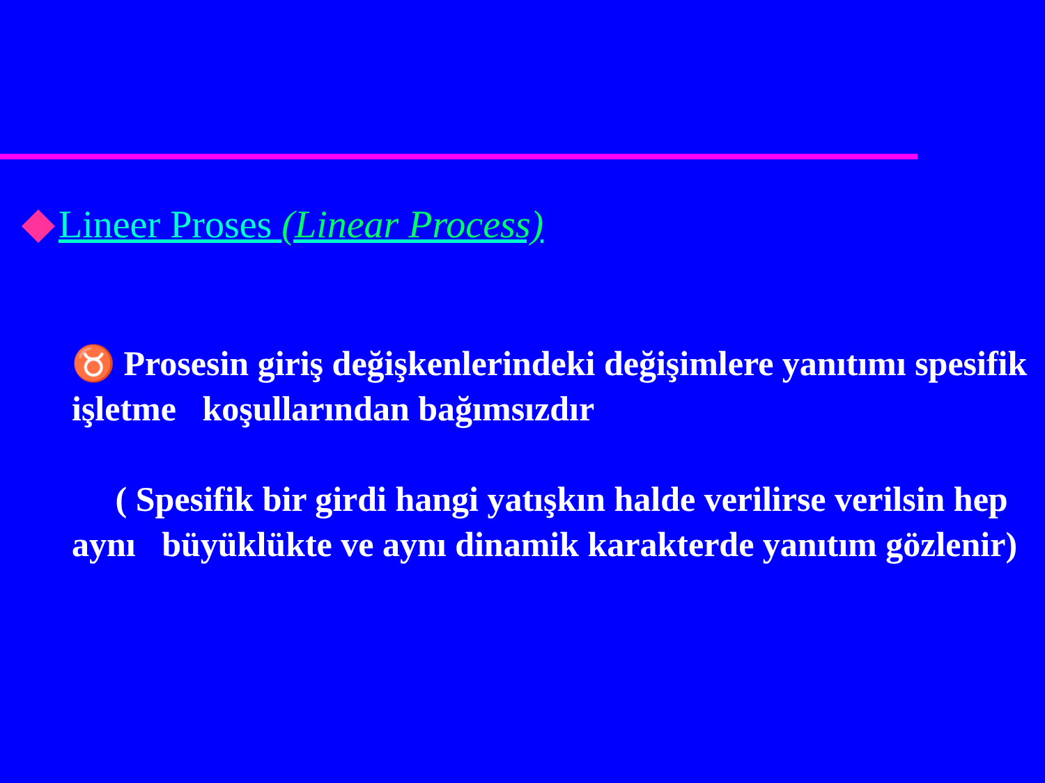Lineer Proses (Linear Process)
♉ Prosesin giriş değişkenlerindeki değişimlere yanıtımı spesifik işletme koşullarından bağımsızdır
( Spesifik bir girdi hangi yatışkın halde verilirse verilsin hep aynı büyüklükte ve aynı dinamik karakterde yanıtım gözlenir)